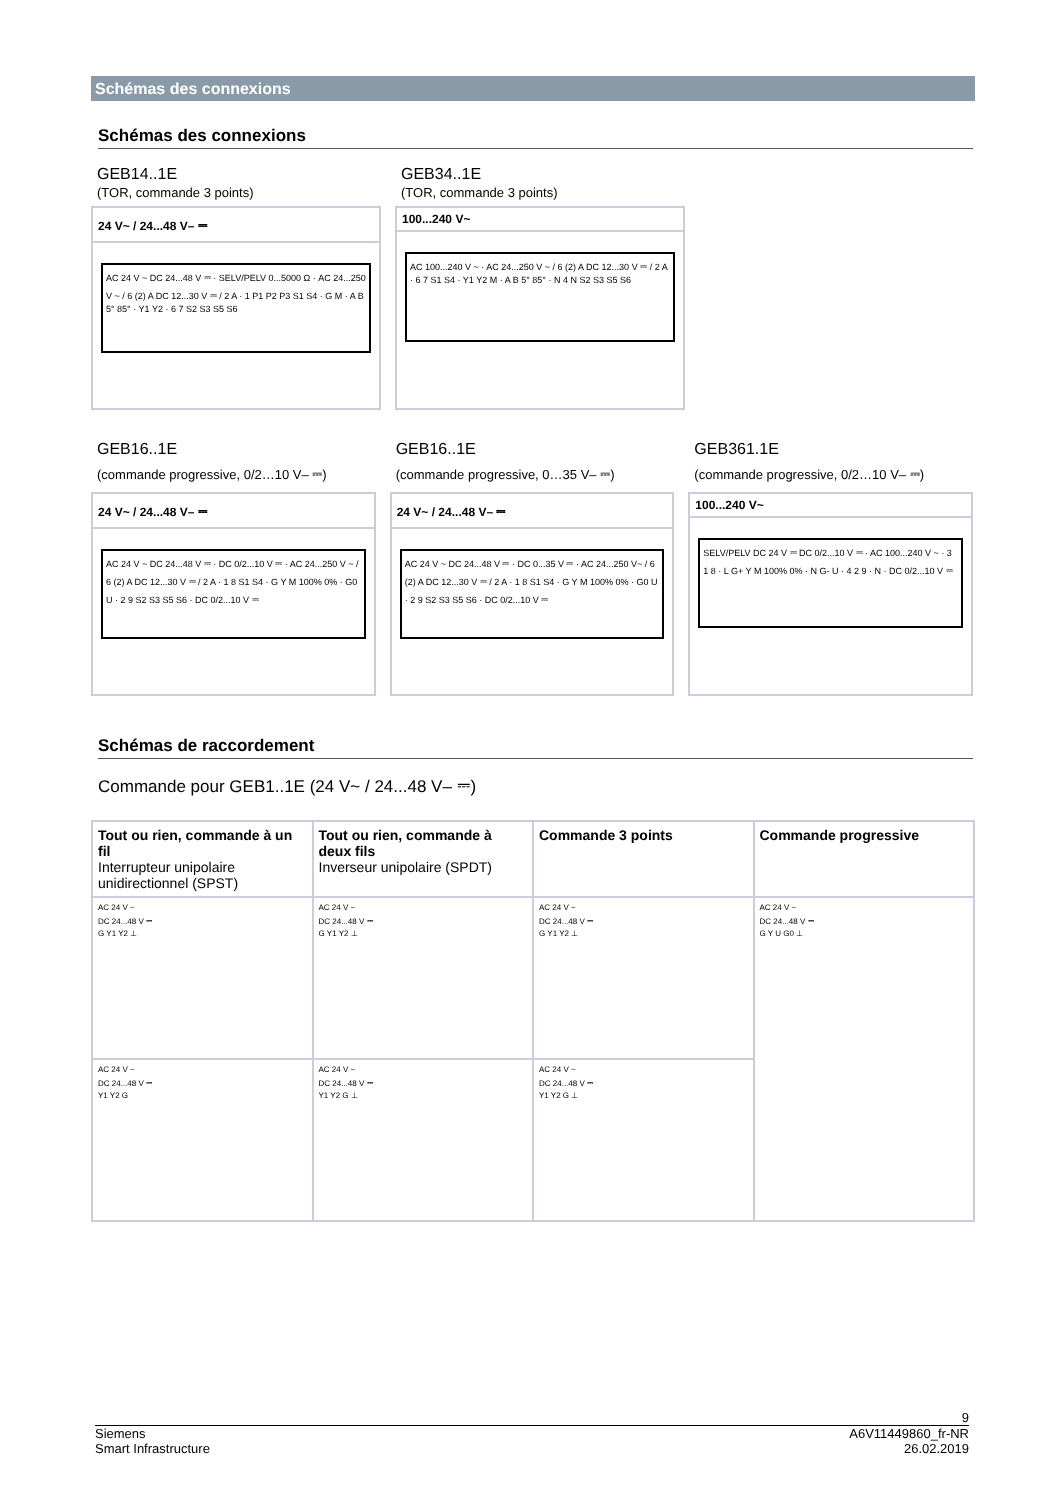Schémas des connexions
Schémas des connexions
GEB14..1E
(TOR, commande 3 points)
24 V~ / 24...48 V– ⎓
AC 24 V ~ DC 24...48 V ⎓ · SELV/PELV 0...5000 Ω · AC 24...250 V ~ / 6 (2) A DC 12...30 V ⎓ / 2 A · 1 P1 P2 P3 S1 S4 · G M · A B 5° 85° · Y1 Y2 · 6 7 S2 S3 S5 S6
GEB34..1E
(TOR, commande 3 points)
100...240 V~
AC 100...240 V ~ · AC 24...250 V ~ / 6 (2) A DC 12...30 V ⎓ / 2 A · 6 7 S1 S4 · Y1 Y2 M · A B 5° 85° · N 4 N S2 S3 S5 S6
GEB16..1E
(commande progressive, 0/2…10 V– ⎓)
24 V~ / 24...48 V– ⎓
AC 24 V ~ DC 24...48 V ⎓ · DC 0/2...10 V ⎓ · AC 24...250 V ~ / 6 (2) A DC 12...30 V ⎓ / 2 A · 1 8 S1 S4 · G Y M 100% 0% · G0 U · 2 9 S2 S3 S5 S6 · DC 0/2...10 V ⎓
GEB16..1E
(commande progressive, 0…35 V– ⎓)
24 V~ / 24...48 V– ⎓
AC 24 V ~ DC 24...48 V ⎓ · DC 0...35 V ⎓ · AC 24...250 V~ / 6 (2) A DC 12...30 V ⎓ / 2 A · 1 8 S1 S4 · G Y M 100% 0% · G0 U · 2 9 S2 S3 S5 S6 · DC 0/2...10 V ⎓
GEB361.1E
(commande progressive, 0/2…10 V– ⎓)
100...240 V~
SELV/PELV DC 24 V ⎓ DC 0/2...10 V ⎓ · AC 100...240 V ~ · 3 1 8 · L G+ Y M 100% 0% · N G- U · 4 2 9 · N · DC 0/2...10 V ⎓
Schémas de raccordement
Commande pour GEB1..1E (24 V~ / 24...48 V– ⎓)
| Tout ou rien, commande à un fil Interrupteur unipolaire unidirectionnel (SPST) | Tout ou rien, commande à deux fils Inverseur unipolaire (SPDT) | Commande 3 points | Commande progressive |
| --- | --- | --- | --- |
| AC 24 V ~ DC 24...48 V ⎓ G Y1 Y2 ⊥ | AC 24 V ~ DC 24...48 V ⎓ G Y1 Y2 ⊥ | AC 24 V ~ DC 24...48 V ⎓ G Y1 Y2 ⊥ | AC 24 V ~ DC 24...48 V ⎓ G Y U G0 ⊥ |
| AC 24 V ~ DC 24...48 V ⎓ Y1 Y2 G | AC 24 V ~ DC 24...48 V ⎓ Y1 Y2 G ⊥ | AC 24 V ~ DC 24...48 V ⎓ Y1 Y2 G ⊥ | |
9
Siemens
Smart Infrastructure
A6V11449860_fr-NR
26.02.2019